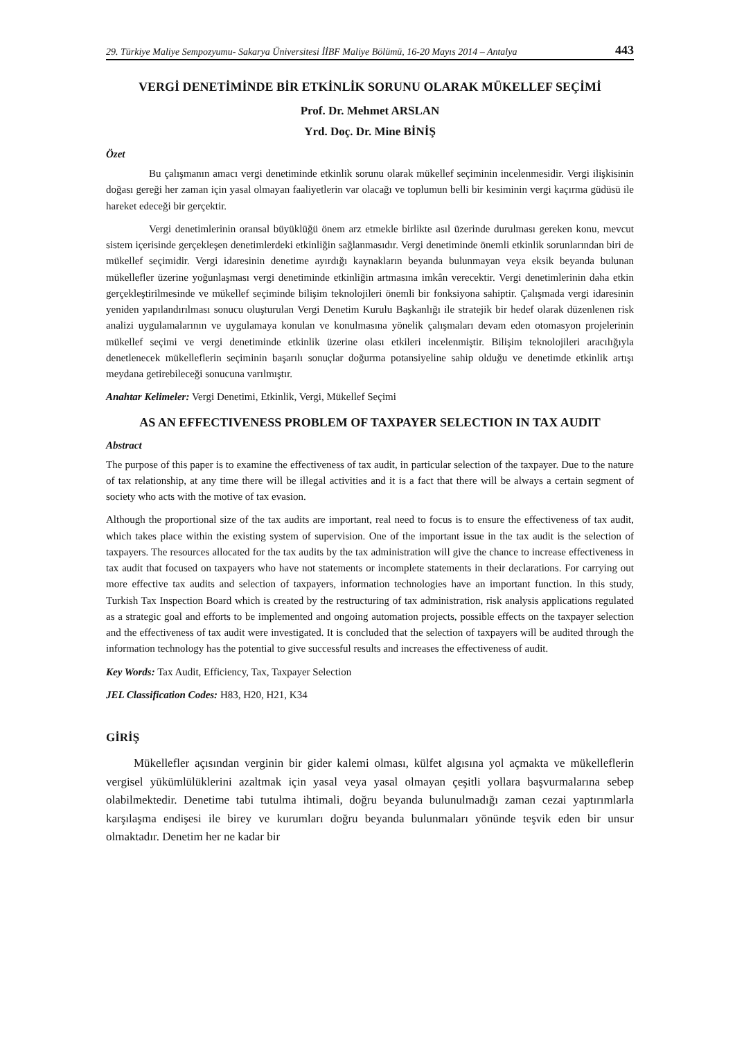29. Türkiye Maliye Sempozyumu- Sakarya Üniversitesi İİBF Maliye Bölümü, 16-20 Mayıs 2014 – Antalya 443
VERGİ DENETİMİNDE BİR ETKİNLİK SORUNU OLARAK MÜKELLEF SEÇİMİ
Prof. Dr. Mehmet ARSLAN
Yrd. Doç. Dr. Mine BİNİŞ
Özet
Bu çalışmanın amacı vergi denetiminde etkinlik sorunu olarak mükellef seçiminin incelenmesidir. Vergi ilişkisinin doğası gereği her zaman için yasal olmayan faaliyetlerin var olacağı ve toplumun belli bir kesiminin vergi kaçırma güdüsü ile hareket edeceği bir gerçektir.
Vergi denetimlerinin oransal büyüklüğü önem arz etmekle birlikte asıl üzerinde durulması gereken konu, mevcut sistem içerisinde gerçekleşen denetimlerdeki etkinliğin sağlanmasıdır. Vergi denetiminde önemli etkinlik sorunlarından biri de mükellef seçimidir. Vergi idaresinin denetime ayırdığı kaynakların beyanda bulunmayan veya eksik beyanda bulunan mükellefler üzerine yoğunlaşması vergi denetiminde etkinliğin artmasına imkân verecektir. Vergi denetimlerinin daha etkin gerçekleştirilmesinde ve mükellef seçiminde bilişim teknolojileri önemli bir fonksiyona sahiptir. Çalışmada vergi idaresinin yeniden yapılandırılması sonucu oluşturulan Vergi Denetim Kurulu Başkanlığı ile stratejik bir hedef olarak düzenlenen risk analizi uygulamalarının ve uygulamaya konulan ve konulmasına yönelik çalışmaları devam eden otomasyon projelerinin mükellef seçimi ve vergi denetiminde etkinlik üzerine olası etkileri incelenmiştir. Bilişim teknolojileri aracılığıyla denetlenecek mükelleflerin seçiminin başarılı sonuçlar doğurma potansiyeline sahip olduğu ve denetimde etkinlik artışı meydana getirebileceği sonucuna varılmıştır.
Anahtar Kelimeler: Vergi Denetimi, Etkinlik, Vergi, Mükellef Seçimi
AS AN EFFECTIVENESS PROBLEM OF TAXPAYER SELECTION IN TAX AUDIT
Abstract
The purpose of this paper is to examine the effectiveness of tax audit, in particular selection of the taxpayer. Due to the nature of tax relationship, at any time there will be illegal activities and it is a fact that there will be always a certain segment of society who acts with the motive of tax evasion.
Although the proportional size of the tax audits are important, real need to focus is to ensure the effectiveness of tax audit, which takes place within the existing system of supervision. One of the important issue in the tax audit is the selection of taxpayers. The resources allocated for the tax audits by the tax administration will give the chance to increase effectiveness in tax audit that focused on taxpayers who have not statements or incomplete statements in their declarations. For carrying out more effective tax audits and selection of taxpayers, information technologies have an important function. In this study, Turkish Tax Inspection Board which is created by the restructuring of tax administration, risk analysis applications regulated as a strategic goal and efforts to be implemented and ongoing automation projects, possible effects on the taxpayer selection and the effectiveness of tax audit were investigated. It is concluded that the selection of taxpayers will be audited through the information technology has the potential to give successful results and increases the effectiveness of audit.
Key Words: Tax Audit, Efficiency, Tax, Taxpayer Selection
JEL Classification Codes: H83, H20, H21, K34
GİRİŞ
Mükellefler açısından verginin bir gider kalemi olması, külfet algısına yol açmakta ve mükelleflerin vergisel yükümlülüklerini azaltmak için yasal veya yasal olmayan çeşitli yollara başvurmalarına sebep olabilmektedir. Denetime tabi tutulma ihtimali, doğru beyanda bulunulmadığı zaman cezai yaptırımlarla karşılaşma endişesi ile birey ve kurumları doğru beyanda bulunmaları yönünde teşvik eden bir unsur olmaktadır. Denetim her ne kadar bir